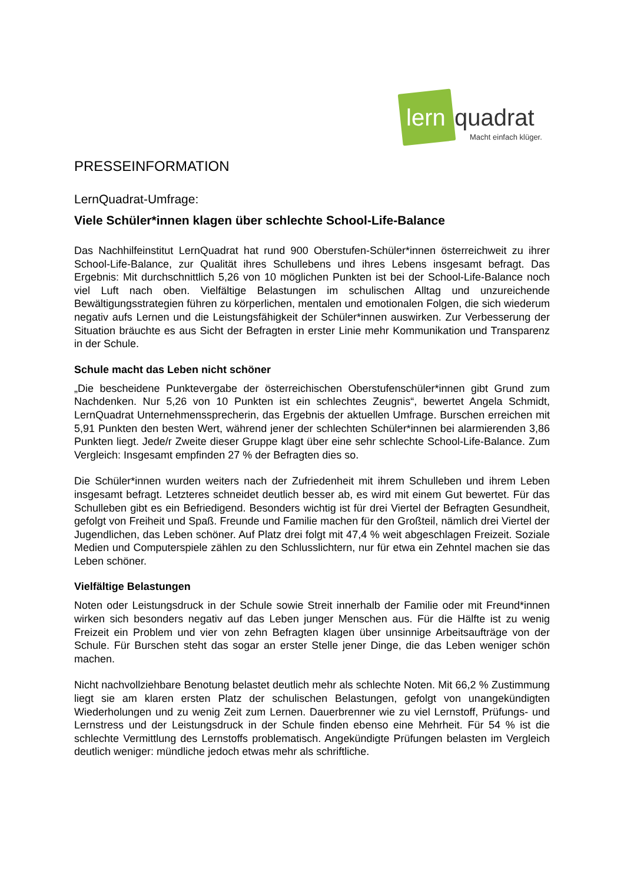lern quadrat
Macht einfach klüger.
PRESSEINFORMATION
LernQuadrat-Umfrage:
Viele Schüler*innen klagen über schlechte School-Life-Balance
Das Nachhilfeinstitut LernQuadrat hat rund 900 Oberstufen-Schüler*innen österreichweit zu ihrer School-Life-Balance, zur Qualität ihres Schullebens und ihres Lebens insgesamt befragt. Das Ergebnis: Mit durchschnittlich 5,26 von 10 möglichen Punkten ist bei der School-Life-Balance noch viel Luft nach oben. Vielfältige Belastungen im schulischen Alltag und unzureichende Bewältigungsstrategien führen zu körperlichen, mentalen und emotionalen Folgen, die sich wiederum negativ aufs Lernen und die Leistungsfähigkeit der Schüler*innen auswirken. Zur Verbesserung der Situation bräuchte es aus Sicht der Befragten in erster Linie mehr Kommunikation und Transparenz in der Schule.
Schule macht das Leben nicht schöner
„Die bescheidene Punktevergabe der österreichischen Oberstufenschüler*innen gibt Grund zum Nachdenken. Nur 5,26 von 10 Punkten ist ein schlechtes Zeugnis“, bewertet Angela Schmidt, LernQuadrat Unternehmenssprecherin, das Ergebnis der aktuellen Umfrage. Burschen erreichen mit 5,91 Punkten den besten Wert, während jener der schlechten Schüler*innen bei alarmierenden 3,86 Punkten liegt. Jede/r Zweite dieser Gruppe klagt über eine sehr schlechte School-Life-Balance. Zum Vergleich: Insgesamt empfinden 27 % der Befragten dies so.
Die Schüler*innen wurden weiters nach der Zufriedenheit mit ihrem Schulleben und ihrem Leben insgesamt befragt. Letzteres schneidet deutlich besser ab, es wird mit einem Gut bewertet. Für das Schulleben gibt es ein Befriedigend. Besonders wichtig ist für drei Viertel der Befragten Gesundheit, gefolgt von Freiheit und Spaß. Freunde und Familie machen für den Großteil, nämlich drei Viertel der Jugendlichen, das Leben schöner. Auf Platz drei folgt mit 47,4 % weit abgeschlagen Freizeit. Soziale Medien und Computerspiele zählen zu den Schlusslichtern, nur für etwa ein Zehntel machen sie das Leben schöner.
Vielfältige Belastungen
Noten oder Leistungsdruck in der Schule sowie Streit innerhalb der Familie oder mit Freund*innen wirken sich besonders negativ auf das Leben junger Menschen aus. Für die Hälfte ist zu wenig Freizeit ein Problem und vier von zehn Befragten klagen über unsinnige Arbeitsaufträge von der Schule. Für Burschen steht das sogar an erster Stelle jener Dinge, die das Leben weniger schön machen.
Nicht nachvollziehbare Benotung belastet deutlich mehr als schlechte Noten. Mit 66,2 % Zustimmung liegt sie am klaren ersten Platz der schulischen Belastungen, gefolgt von unangekündigten Wiederholungen und zu wenig Zeit zum Lernen. Dauerbrenner wie zu viel Lernstoff, Prüfungs- und Lernstress und der Leistungsdruck in der Schule finden ebenso eine Mehrheit. Für 54 % ist die schlechte Vermittlung des Lernstoffs problematisch. Angekündigte Prüfungen belasten im Vergleich deutlich weniger: mündliche jedoch etwas mehr als schriftliche.